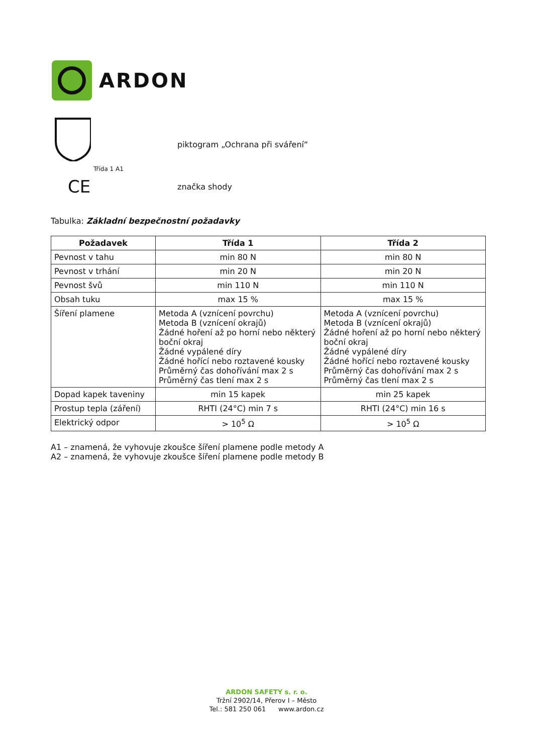ARDON
Třída 1 A1
piktogram „Ochrana při sváření“
CE
značka shody
Tabulka: Základní bezpečnostní požadavky
| Požadavek | Třída 1 | Třída 2 |
| --- | --- | --- |
| Pevnost v tahu | min 80 N | min 80 N |
| Pevnost v trhání | min 20 N | min 20 N |
| Pevnost švů | min 110 N | min 110 N |
| Obsah tuku | max 15 % | max 15 % |
| Šíření plamene | Metoda A (vznícení povrchu) Metoda B (vznícení okrajů) Žádné hoření až po horní nebo některý boční okraj Žádné vypálené díry Žádné hořící nebo roztavené kousky Průměrný čas dohořívání max 2 s Průměrný čas tlení max 2 s | Metoda A (vznícení povrchu) Metoda B (vznícení okrajů) Žádné hoření až po horní nebo některý boční okraj Žádné vypálené díry Žádné hořící nebo roztavené kousky Průměrný čas dohořívání max 2 s Průměrný čas tlení max 2 s |
| Dopad kapek taveniny | min 15 kapek | min 25 kapek |
| Prostup tepla (záření) | RHTI (24°C) min 7 s | RHTI (24°C) min 16 s |
| Elektrický odpor | > 10<sup>5</sup> Ω | > 10<sup>5</sup> Ω |
A1 – znamená, že vyhovuje zkoušce šíření plamene podle metody A
A2 – znamená, že vyhovuje zkoušce šíření plamene podle metody B
ARDON SAFETY s. r. o.
Tržní 2902/14, Přerov I – Město
Tel.: 581 250 061 www.ardon.cz